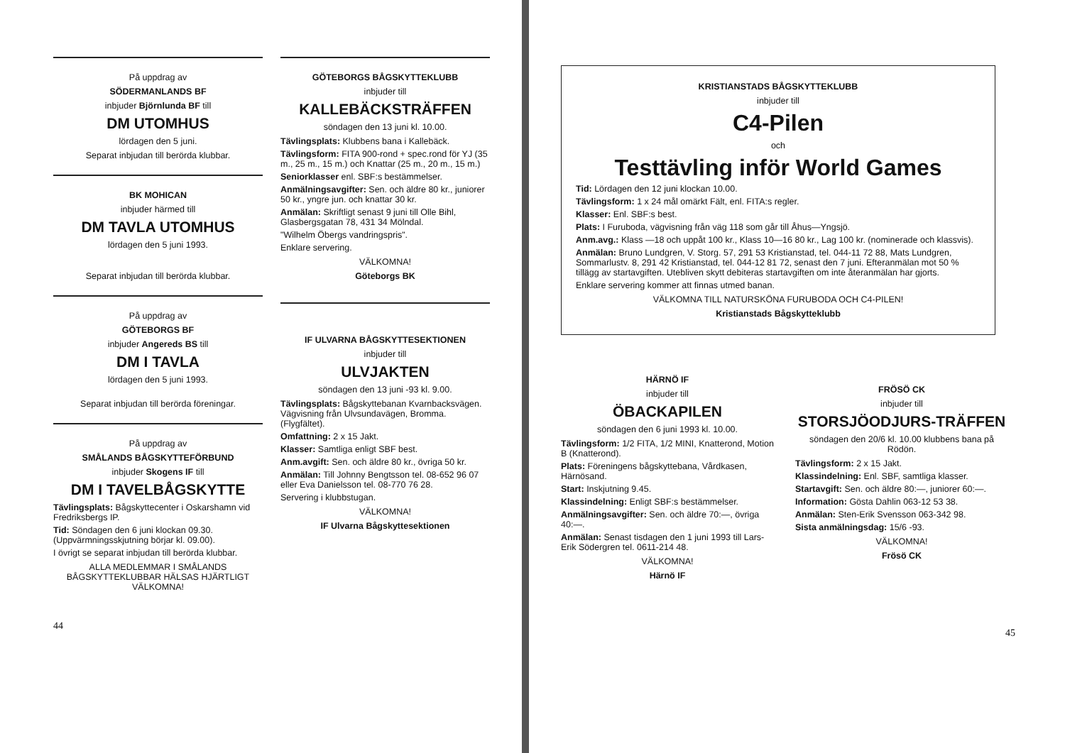På uppdrag av
SÖDERMANLANDS BF
inbjuder Björnlunda BF till
DM UTOMHUS
lördagen den 5 juni.
Separat inbjudan till berörda klubbar.
BK MOHICAN
inbjuder härmed till
DM TAVLA UTOMHUS
lördagen den 5 juni 1993.
Separat inbjudan till berörda klubbar.
På uppdrag av
GÖTEBORGS BF
inbjuder Angereds BS till
DM I TAVLA
lördagen den 5 juni 1993.
Separat inbjudan till berörda föreningar.
På uppdrag av
SMÅLANDS BÅGSKYTTEFÖRBUND
inbjuder Skogens IF till
DM I TAVELBÅGSKYTTE
Tävlingsplats: Bågskyttecenter i Oskarshamn vid Fredriksbergs IP.
Tid: Söndagen den 6 juni klockan 09.30. (Uppvärmningsskjutning börjar kl. 09.00).
I övrigt se separat inbjudan till berörda klubbar.
ALLA MEDLEMMAR I SMÅLANDS BÅGSKYTTEKLUBBAR HÄLSAS HJÄRTLIGT VÄLKOMNA!
44
GÖTEBORGS BÅGSKYTTEKLUBB
inbjuder till
KALLEBÄCKSTRÄFFEN
söndagen den 13 juni kl. 10.00.
Tävlingsplats: Klubbens bana i Kallebäck.
Tävlingsform: FITA 900-rond + spec.rond för YJ (35 m., 25 m., 15 m.) och Knattar (25 m., 20 m., 15 m.)
Seniorklasser enl. SBF:s bestämmelser.
Anmälningsavgifter: Sen. och äldre 80 kr., juniorer 50 kr., yngre jun. och knattar 30 kr.
Anmälan: Skriftligt senast 9 juni till Olle Bihl, Glasbergsgatan 78, 431 34 Mölndal.
"Wilhelm Öbergs vandringspris".
Enklare servering.
VÄLKOMNA!
Göteborgs BK
IF ULVARNA BÅGSKYTTESEKTIONEN
inbjuder till
ULVJAKTEN
söndagen den 13 juni -93 kl. 9.00.
Tävlingsplats: Bågskyttebanan Kvarnbacksvägen. Vägvisning från Ulvsundavägen, Bromma. (Flygfältet).
Omfattning: 2 x 15 Jakt.
Klasser: Samtliga enligt SBF best.
Anm.avgift: Sen. och äldre 80 kr., övriga 50 kr.
Anmälan: Till Johnny Bengtsson tel. 08-652 96 07 eller Eva Danielsson tel. 08-770 76 28.
Servering i klubbstugan.
VÄLKOMNA!
IF Ulvarna Bågskyttesektionen
KRISTIANSTADS BÅGSKYTTEKLUBB
inbjuder till
C4-Pilen
och
Testtävling inför World Games
Tid: Lördagen den 12 juni klockan 10.00.
Tävlingsform: 1 x 24 mål omärkt Fält, enl. FITA:s regler.
Klasser: Enl. SBF:s best.
Plats: I Furuboda, vägvisning från väg 118 som går till Åhus—Yngsjö.
Anm.avg.: Klass —18 och uppåt 100 kr., Klass 10—16 80 kr., Lag 100 kr. (nominerade och klassvis).
Anmälan: Bruno Lundgren, V. Storg. 57, 291 53 Kristianstad, tel. 044-11 72 88, Mats Lundgren, Sommarlustv. 8, 291 42 Kristianstad, tel. 044-12 81 72, senast den 7 juni. Efteranmälan mot 50 % tillägg av startavgiften. Utebliven skytt debiteras startavgiften om inte återanmälan har gjorts.
Enklare servering kommer att finnas utmed banan.
VÄLKOMNA TILL NATURSKÖNA FURUBODA OCH C4-PILEN!
Kristianstads Bågskytteklubb
HÄRNÖ IF
inbjuder till
ÖBACKAPILEN
söndagen den 6 juni 1993 kl. 10.00.
Tävlingsform: 1/2 FITA, 1/2 MINI, Knatterond, Motion B (Knatterond).
Plats: Föreningens bågskyttebana, Vårdkasen, Härnösand.
Start: Inskjutning 9.45.
Klassindelning: Enligt SBF:s bestämmelser.
Anmälningsavgifter: Sen. och äldre 70:—, övriga 40:—.
Anmälan: Senast tisdagen den 1 juni 1993 till Lars-Erik Södergren tel. 0611-214 48.
VÄLKOMNA!
Härnö IF
FRÖSÖ CK
inbjuder till
STORSJÖODJURS-TRÄFFEN
söndagen den 20/6 kl. 10.00 klubbens bana på Rödön.
Tävlingsform: 2 x 15 Jakt.
Klassindelning: Enl. SBF, samtliga klasser.
Startavgift: Sen. och äldre 80:—, juniorer 60:—.
Information: Gösta Dahlin 063-12 53 38.
Anmälan: Sten-Erik Svensson 063-342 98.
Sista anmälningsdag: 15/6 -93.
VÄLKOMNA!
Frösö CK
45